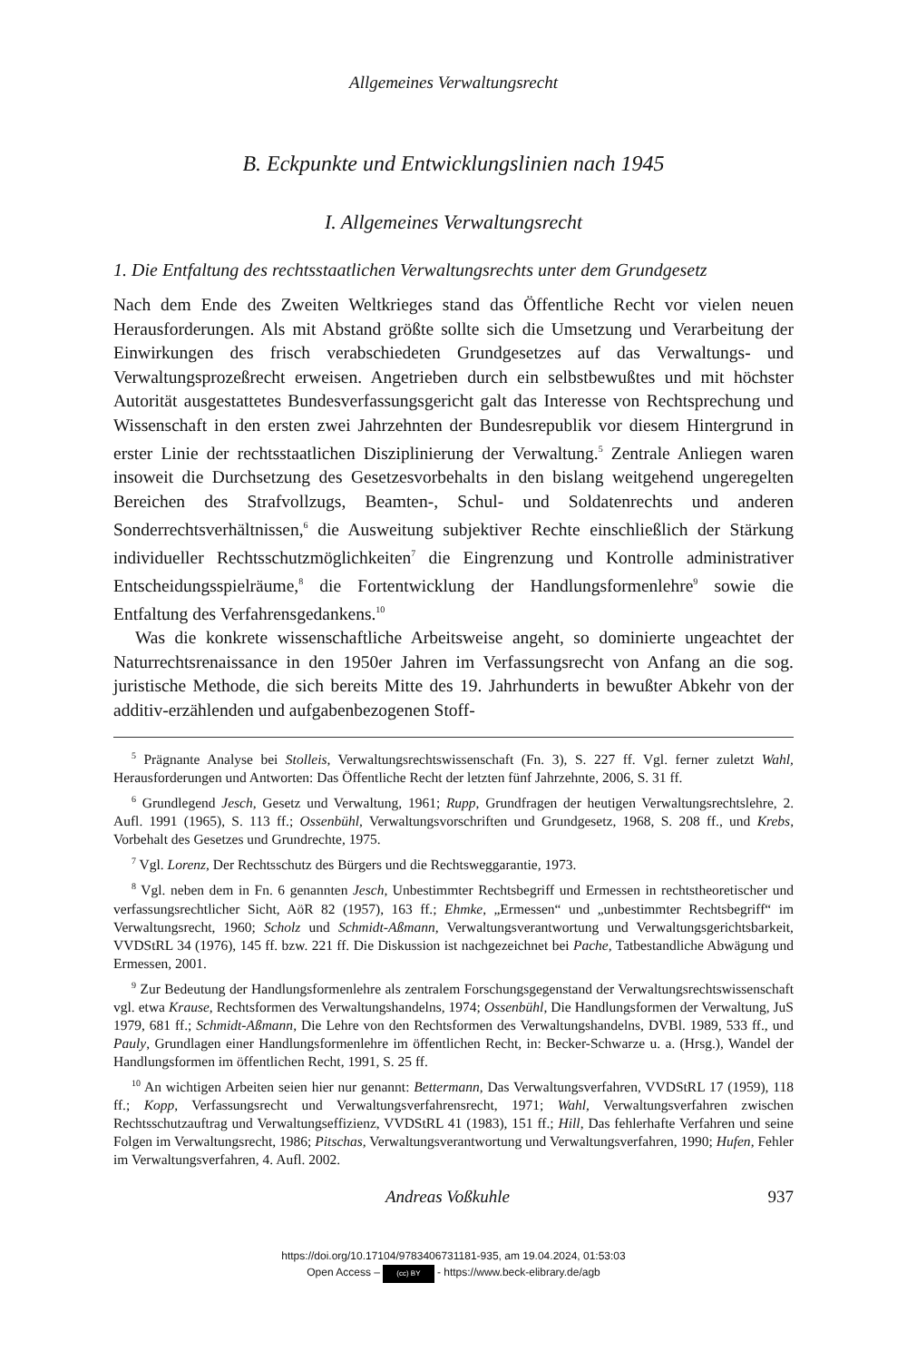Allgemeines Verwaltungsrecht
B. Eckpunkte und Entwicklungslinien nach 1945
I. Allgemeines Verwaltungsrecht
1. Die Entfaltung des rechtsstaatlichen Verwaltungsrechts unter dem Grundgesetz
Nach dem Ende des Zweiten Weltkrieges stand das Öffentliche Recht vor vielen neuen Herausforderungen. Als mit Abstand größte sollte sich die Umsetzung und Verarbeitung der Einwirkungen des frisch verabschiedeten Grundgesetzes auf das Verwaltungs- und Verwaltungsprozeßrecht erweisen. Angetrieben durch ein selbstbewußtes und mit höchster Autorität ausgestattetes Bundesverfassungsgericht galt das Interesse von Rechtsprechung und Wissenschaft in den ersten zwei Jahrzehnten der Bundesrepublik vor diesem Hintergrund in erster Linie der rechtsstaatlichen Disziplinierung der Verwaltung.<sup>5</sup> Zentrale Anliegen waren insoweit die Durchsetzung des Gesetzesvorbehalts in den bislang weitgehend ungeregelten Bereichen des Strafvollzugs, Beamten-, Schul- und Soldatenrechts und anderen Sonderrechtsverhältnissen,<sup>6</sup> die Ausweitung subjektiver Rechte einschließlich der Stärkung individueller Rechtsschutzmöglichkeiten<sup>7</sup> die Eingrenzung und Kontrolle administrativer Entscheidungsspielräume,<sup>8</sup> die Fortentwicklung der Handlungsformenlehre<sup>9</sup> sowie die Entfaltung des Verfahrensgedankens.<sup>10</sup>
Was die konkrete wissenschaftliche Arbeitsweise angeht, so dominierte ungeachtet der Naturrechtsrenaissance in den 1950er Jahren im Verfassungsrecht von Anfang an die sog. juristische Methode, die sich bereits Mitte des 19. Jahrhunderts in bewußter Abkehr von der additiv-erzählenden und aufgabenbezogenen Stoff-
<sup>5</sup> Prägnante Analyse bei Stolleis, Verwaltungsrechtswissenschaft (Fn. 3), S. 227 ff. Vgl. ferner zuletzt Wahl, Herausforderungen und Antworten: Das Öffentliche Recht der letzten fünf Jahrzehnte, 2006, S. 31 ff.
<sup>6</sup> Grundlegend Jesch, Gesetz und Verwaltung, 1961; Rupp, Grundfragen der heutigen Verwaltungsrechtslehre, 2. Aufl. 1991 (1965), S. 113 ff.; Ossenbühl, Verwaltungsvorschriften und Grundgesetz, 1968, S. 208 ff., und Krebs, Vorbehalt des Gesetzes und Grundrechte, 1975.
<sup>7</sup> Vgl. Lorenz, Der Rechtsschutz des Bürgers und die Rechtsweggarantie, 1973.
<sup>8</sup> Vgl. neben dem in Fn. 6 genannten Jesch, Unbestimmter Rechtsbegriff und Ermessen in rechtstheoretischer und verfassungsrechtlicher Sicht, AöR 82 (1957), 163 ff.; Ehmke, „Ermessen“ und „unbestimmter Rechtsbegriff“ im Verwaltungsrecht, 1960; Scholz und Schmidt-Aßmann, Verwaltungsverantwortung und Verwaltungsgerichtsbarkeit, VVDStRL 34 (1976), 145 ff. bzw. 221 ff. Die Diskussion ist nachgezeichnet bei Pache, Tatbestandliche Abwägung und Ermessen, 2001.
<sup>9</sup> Zur Bedeutung der Handlungsformenlehre als zentralem Forschungsgegenstand der Verwaltungsrechtswissenschaft vgl. etwa Krause, Rechtsformen des Verwaltungshandelns, 1974; Ossenbühl, Die Handlungsformen der Verwaltung, JuS 1979, 681 ff.; Schmidt-Aßmann, Die Lehre von den Rechtsformen des Verwaltungshandelns, DVBl. 1989, 533 ff., und Pauly, Grundlagen einer Handlungsformenlehre im öffentlichen Recht, in: Becker-Schwarze u. a. (Hrsg.), Wandel der Handlungsformen im öffentlichen Recht, 1991, S. 25 ff.
<sup>10</sup> An wichtigen Arbeiten seien hier nur genannt: Bettermann, Das Verwaltungsverfahren, VVDStRL 17 (1959), 118 ff.; Kopp, Verfassungsrecht und Verwaltungsverfahrensrecht, 1971; Wahl, Verwaltungsverfahren zwischen Rechtsschutzauftrag und Verwaltungseffizienz, VVDStRL 41 (1983), 151 ff.; Hill, Das fehlerhafte Verfahren und seine Folgen im Verwaltungsrecht, 1986; Pitschas, Verwaltungsverantwortung und Verwaltungsverfahren, 1990; Hufen, Fehler im Verwaltungsverfahren, 4. Aufl. 2002.
Andreas Voßkuhle 937
https://doi.org/10.17104/9783406731181-935, am 19.04.2024, 01:53:03
Open Access – (cc) BY - https://www.beck-elibrary.de/agb